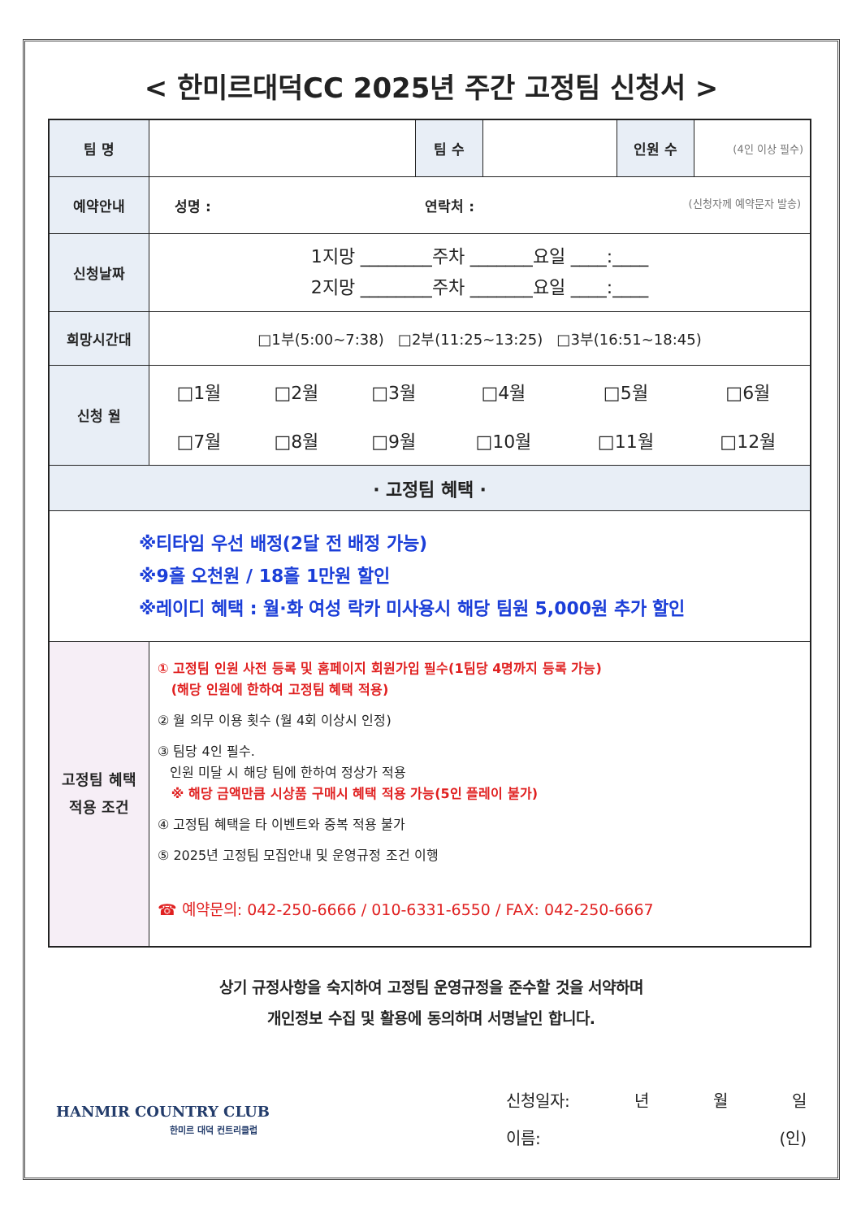< 한미르대덕CC 2025년 주간 고정팀 신청서 >
| 팀 명 | | 팀 수 | | 인원 수 | (4인 이상 필수) |
| 예약안내 | 성명 : 연락처 : (신청자께 예약문자 발송) | | | | |
| 신청날짜 | 1지망 ________주차 _______요일 ____:____ 2지망 ________주차 _______요일 ____:____ | | | | |
| 희망시간대 | □1부(5:00~7:38) □2부(11:25~13:25) □3부(16:51~18:45) | | | | |
| 신청 월 | / □1월 / □2월 / □3월 / □4월 / □5월 / □6월 / / □7월 / □8월 / □9월 / □10월 / □11월 / □12월 / | | | | |
| · 고정팀 혜택 · | | | | | |
| ※티타임 우선 배정(2달 전 배정 가능) ※9홀 오천원 / 18홀 1만원 할인 ※레이디 혜택 : 월·화 여성 락카 미사용시 해당 팀원 5,000원 추가 할인 | | | | | |
| 고정팀 혜택 적용 조건 | ① 고정팀 인원 사전 등록 및 홈페이지 회원가입 필수(1팀당 4명까지 등록 가능) (해당 인원에 한하여 고정팀 혜택 적용) ② 월 의무 이용 횟수 (월 4회 이상시 인정) ③ 팀당 4인 필수. 인원 미달 시 해당 팀에 한하여 정상가 적용 ※ 해당 금액만큼 시상품 구매시 혜택 적용 가능(5인 플레이 불가) ④ 고정팀 혜택을 타 이벤트와 중복 적용 불가 ⑤ 2025년 고정팀 모집안내 및 운영규정 조건 이행 ☎ 예약문의: 042-250-6666 / 010-6331-6550 / FAX: 042-250-6667 | | | | |
상기 규정사항을 숙지하여 고정팀 운영규정을 준수할 것을 서약하며
개인정보 수집 및 활용에 동의하며 서명날인 합니다.
HANMIR COUNTRY CLUB
한미르 대덕 컨트리클럽
신청일자: 년 월 일
이름: (인)